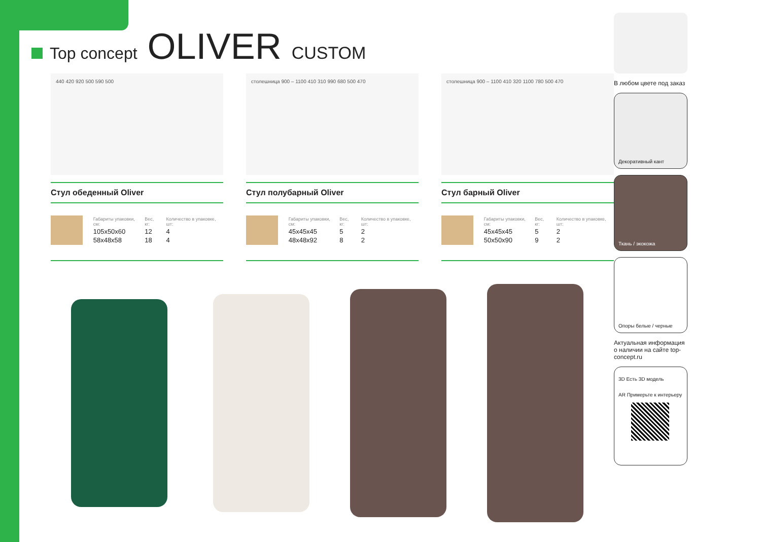Top concept
OLIVER CUSTOM
440 420 920 500 590 500
Стул обеденный Oliver
| Габариты упаковки, см: | Вес, кг: | Количество в упаковке, шт: |
| --- | --- | --- |
| 105x50x60 | 12 | 4 |
| 58x48x58 | 18 | 4 |
столешница 900 – 1100 410 310 990 680 500 470
Стул полубарный Oliver
| Габариты упаковки, см: | Вес, кг: | Количество в упаковке, шт: |
| --- | --- | --- |
| 45x45x45 | 5 | 2 |
| 48x48x92 | 8 | 2 |
столешница 900 – 1100 410 320 1100 780 500 470
Стул барный Oliver
| Габариты упаковки, см: | Вес, кг: | Количество в упаковке, шт: |
| --- | --- | --- |
| 45x45x45 | 5 | 2 |
| 50x50x90 | 9 | 2 |
В любом цвете под заказ
Декоративный кант
Ткань / экокожа
Опоры белые / черные
Актуальная информация о наличии на сайте top-concept.ru
3D Есть 3D модель
AR Примерьте к интерьеру